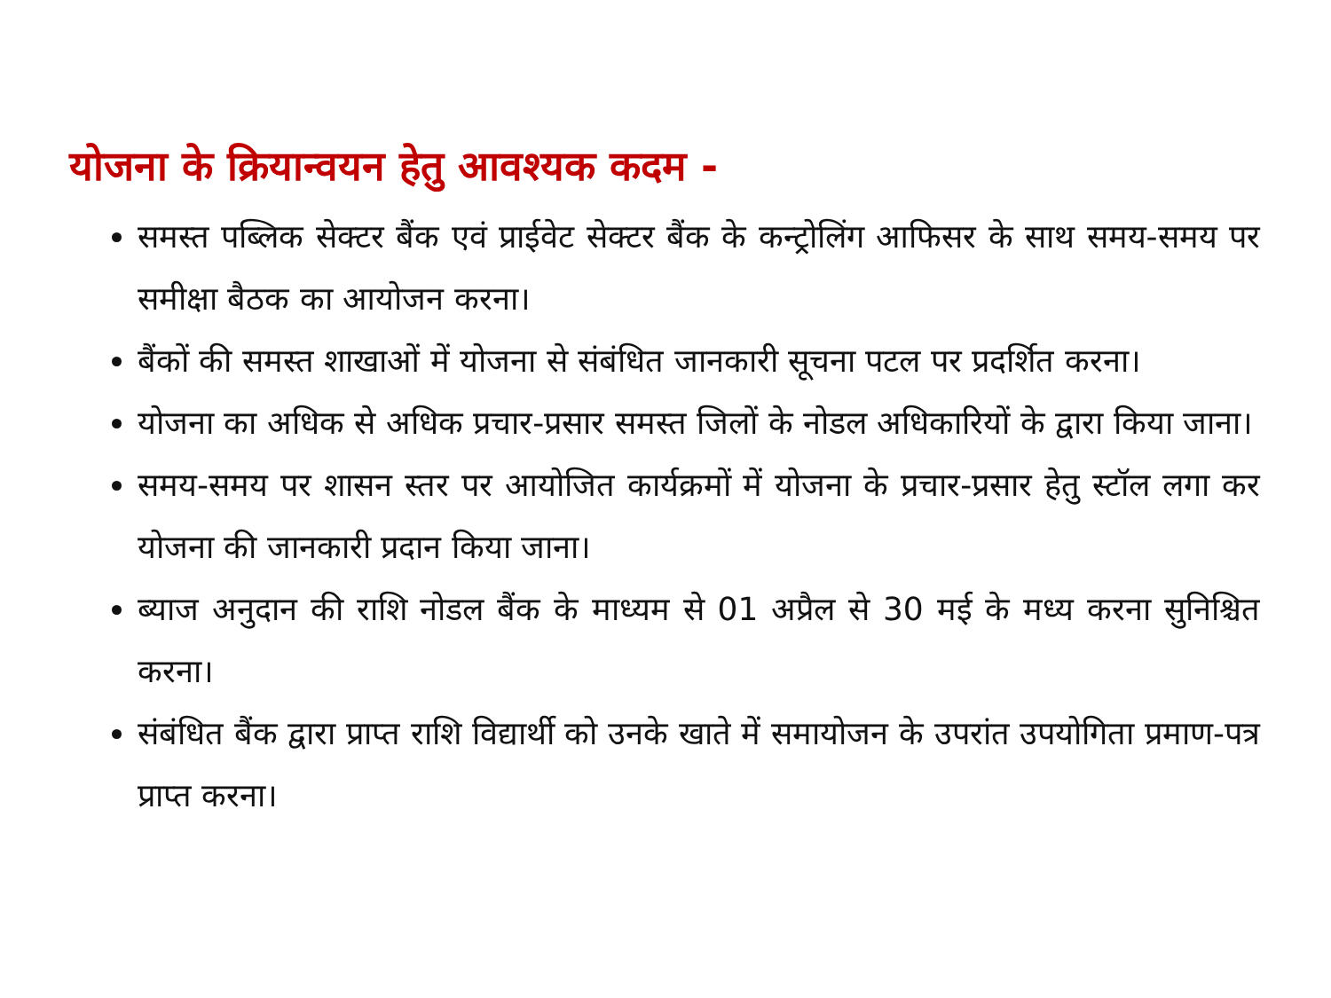योजना के क्रियान्वयन हेतु आवश्यक कदम -
समस्त पब्लिक सेक्टर बैंक एवं प्राईवेट सेक्टर बैंक के कन्ट्रोलिंग आफिसर के साथ समय-समय पर समीक्षा बैठक का आयोजन करना।
बैंकों की समस्त शाखाओं में योजना से संबंधित जानकारी सूचना पटल पर प्रदर्शित करना।
योजना का अधिक से अधिक प्रचार-प्रसार समस्त जिलों के नोडल अधिकारियों के द्वारा किया जाना।
समय-समय पर शासन स्तर पर आयोजित कार्यक्रमों में योजना के प्रचार-प्रसार हेतु स्टॉल लगा कर योजना की जानकारी प्रदान किया जाना।
ब्याज अनुदान की राशि नोडल बैंक के माध्यम से 01 अप्रैल से 30 मई के मध्य करना सुनिश्चित करना।
संबंधित बैंक द्वारा प्राप्त राशि विद्यार्थी को उनके खाते में समायोजन के उपरांत उपयोगिता प्रमाण-पत्र प्राप्त करना।